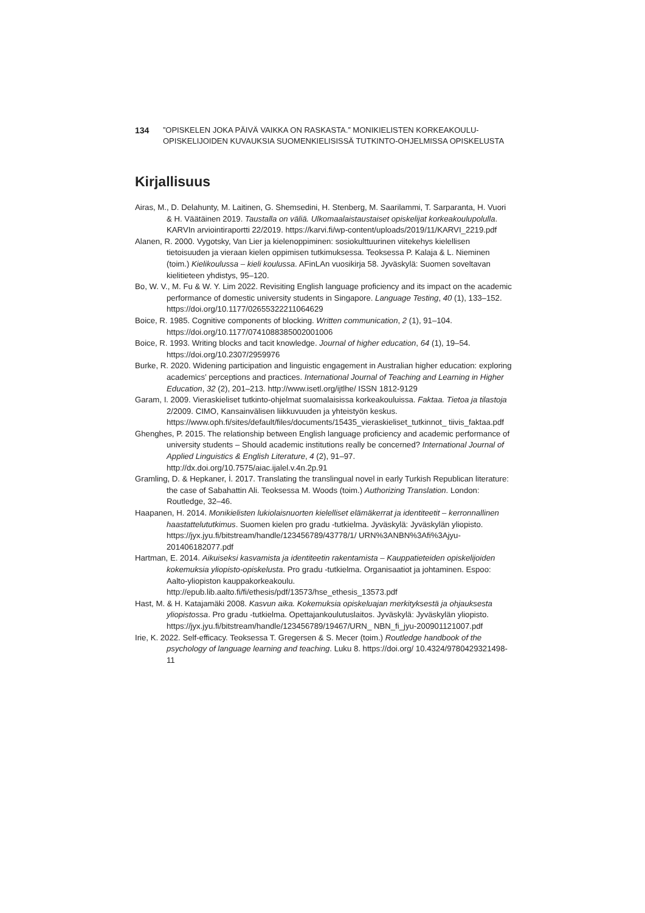134”OPISKELEN JOKA PÄIVÄ VAIKKA ON RASKASTA.” MONIKIELISTEN KORKEAKOULU-OPISKELIJOIDEN KUVAUKSIA SUOMENKIELISISSÄ TUTKINTO-OHJELMISSA OPISKELUSTA
Kirjallisuus
Airas, M., D. Delahunty, M. Laitinen, G. Shemsedini, H. Stenberg, M. Saarilammi, T. Sarparanta, H. Vuori & H. Väätäinen 2019. Taustalla on väliä. Ulkomaalaistaustaiset opiskelijat korkeakoulupolulla. KARVIn arviointiraportti 22/2019. https://karvi.fi/wp-content/uploads/2019/11/KARVI_2219.pdf
Alanen, R. 2000. Vygotsky, Van Lier ja kielenoppiminen: sosiokulttuurinen viitekehys kielellisen tietoisuuden ja vieraan kielen oppimisen tutkimuksessa. Teoksessa P. Kalaja & L. Nieminen (toim.) Kielikoulussa – kieli koulussa. AFinLAn vuosikirja 58. Jyväskylä: Suomen soveltavan kielitieteen yhdistys, 95–120.
Bo, W. V., M. Fu & W. Y. Lim 2022. Revisiting English language proficiency and its impact on the academic performance of domestic university students in Singapore. Language Testing, 40 (1), 133–152. https://doi.org/10.1177/02655322211064629
Boice, R. 1985. Cognitive components of blocking. Written communication, 2 (1), 91–104. https://doi.org/10.1177/0741088385002001006
Boice, R. 1993. Writing blocks and tacit knowledge. Journal of higher education, 64 (1), 19–54. https://doi.org/10.2307/2959976
Burke, R. 2020. Widening participation and linguistic engagement in Australian higher education: exploring academics’ perceptions and practices. International Journal of Teaching and Learning in Higher Education, 32 (2), 201–213. http://www.isetl.org/ijtlhe/ ISSN 1812-9129
Garam, I. 2009. Vieraskieliset tutkinto-ohjelmat suomalaisissa korkeakouluissa. Faktaa. Tietoa ja tilastoja 2/2009. CIMO, Kansainvälisen liikkuvuuden ja yhteistyön keskus. https://www.oph.fi/sites/default/files/documents/15435_vieraskieliset_tutkinnot_ tiivis_faktaa.pdf
Ghenghes, P. 2015. The relationship between English language proficiency and academic performance of university students – Should academic institutions really be concerned? International Journal of Applied Linguistics & English Literature, 4 (2), 91–97. http://dx.doi.org/10.7575/aiac.ijalel.v.4n.2p.91
Gramling, D. & Hepkaner, İ. 2017. Translating the translingual novel in early Turkish Republican literature: the case of Sabahattin Ali. Teoksessa M. Woods (toim.) Authorizing Translation. London: Routledge, 32–46.
Haapanen, H. 2014. Monikielisten lukiolaisnuorten kielelliset elämäkerrat ja identiteetit – kerronnallinen haastattelututkimus. Suomen kielen pro gradu -tutkielma. Jyväskylä: Jyväskylän yliopisto. https://jyx.jyu.fi/bitstream/handle/123456789/43778/1/ URN%3ANBN%3Afi%3Ajyu-201406182077.pdf
Hartman, E. 2014. Aikuiseksi kasvamista ja identiteetin rakentamista – Kauppatieteiden opiskelijoiden kokemuksia yliopisto-opiskelusta. Pro gradu -tutkielma. Organisaatiot ja johtaminen. Espoo: Aalto-yliopiston kauppakorkeakoulu. http://epub.lib.aalto.fi/fi/ethesis/pdf/13573/hse_ethesis_13573.pdf
Hast, M. & H. Katajamäki 2008. Kasvun aika. Kokemuksia opiskeluajan merkityksestä ja ohjauksesta yliopistossa. Pro gradu -tutkielma. Opettajankoulutuslaitos. Jyväskylä: Jyväskylän yliopisto. https://jyx.jyu.fi/bitstream/handle/123456789/19467/URN_ NBN_fi_jyu-200901121007.pdf
Irie, K. 2022. Self-efficacy. Teoksessa T. Gregersen & S. Mecer (toim.) Routledge handbook of the psychology of language learning and teaching. Luku 8. https://doi.org/ 10.4324/9780429321498-11